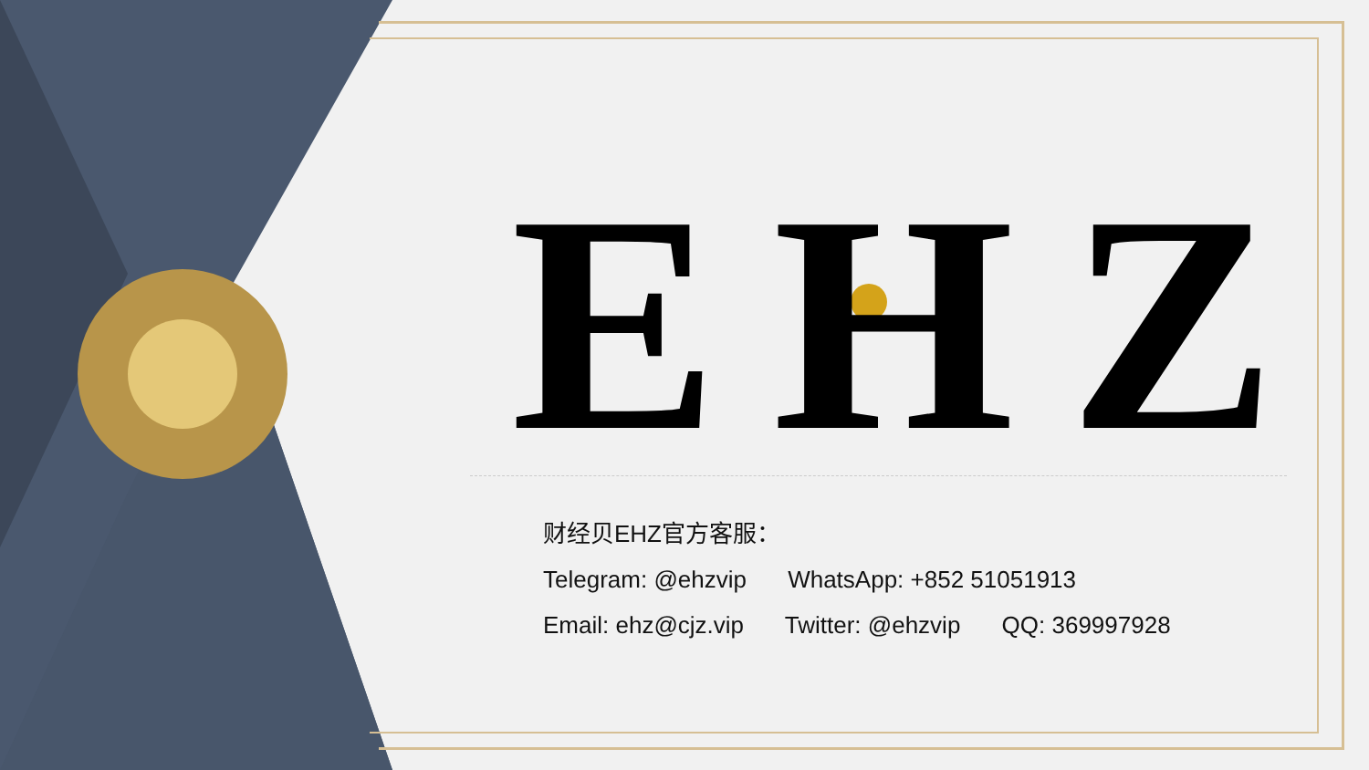EHZ
财经贝EHZ官方客服：
Telegram: @ehzvip WhatsApp: +852 51051913
Email: ehz@cjz.vip Twitter: @ehzvip QQ: 369997928